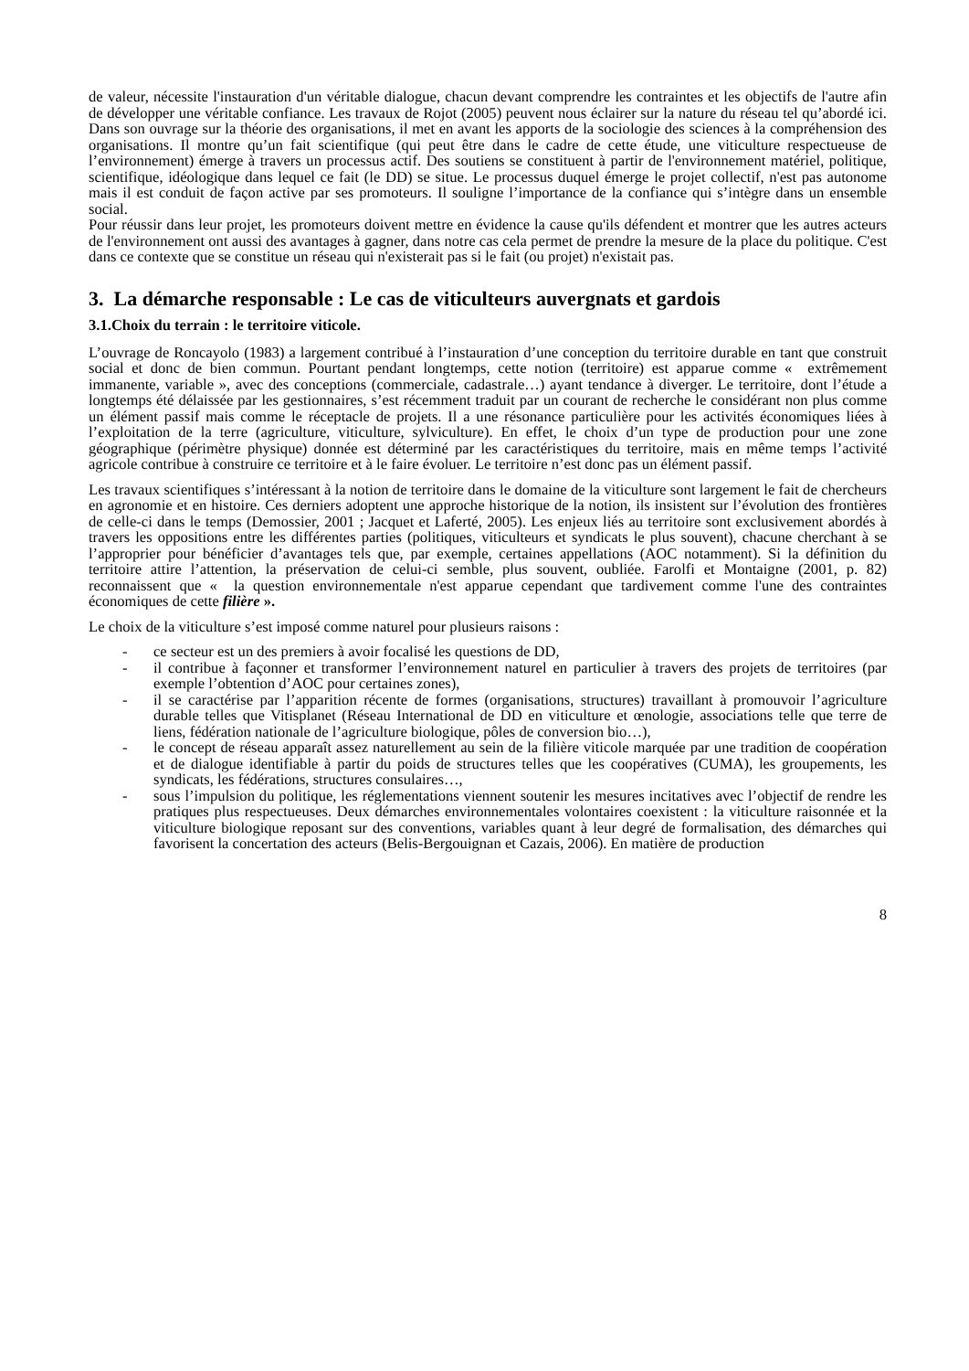de valeur, nécessite l'instauration d'un véritable dialogue, chacun devant comprendre les contraintes et les objectifs de l'autre afin de développer une véritable confiance. Les travaux de Rojot (2005) peuvent nous éclairer sur la nature du réseau tel qu’abordé ici. Dans son ouvrage sur la théorie des organisations, il met en avant les apports de la sociologie des sciences à la compréhension des organisations. Il montre qu’un fait scientifique (qui peut être dans le cadre de cette étude, une viticulture respectueuse de l’environnement) émerge à travers un processus actif. Des soutiens se constituent à partir de l'environnement matériel, politique, scientifique, idéologique dans lequel ce fait (le DD) se situe. Le processus duquel émerge le projet collectif, n'est pas autonome mais il est conduit de façon active par ses promoteurs. Il souligne l’importance de la confiance qui s’intègre dans un ensemble social.
Pour réussir dans leur projet, les promoteurs doivent mettre en évidence la cause qu'ils défendent et montrer que les autres acteurs de l'environnement ont aussi des avantages à gagner, dans notre cas cela permet de prendre la mesure de la place du politique. C'est dans ce contexte que se constitue un réseau qui n'existerait pas si le fait (ou projet) n'existait pas.
3. La démarche responsable : Le cas de viticulteurs auvergnats et gardois
3.1.Choix du terrain : le territoire viticole.
L’ouvrage de Roncayolo (1983) a largement contribué à l’instauration d’une conception du territoire durable en tant que construit social et donc de bien commun. Pourtant pendant longtemps, cette notion (territoire) est apparue comme « extrêmement immanente, variable », avec des conceptions (commerciale, cadastrale…) ayant tendance à diverger. Le territoire, dont l’étude a longtemps été délaissée par les gestionnaires, s’est récemment traduit par un courant de recherche le considérant non plus comme un élément passif mais comme le réceptacle de projets. Il a une résonance particulière pour les activités économiques liées à l’exploitation de la terre (agriculture, viticulture, sylviculture). En effet, le choix d’un type de production pour une zone géographique (périmètre physique) donnée est déterminé par les caractéristiques du territoire, mais en même temps l’activité agricole contribue à construire ce territoire et à le faire évoluer. Le territoire n’est donc pas un élément passif.
Les travaux scientifiques s’intéressant à la notion de territoire dans le domaine de la viticulture sont largement le fait de chercheurs en agronomie et en histoire. Ces derniers adoptent une approche historique de la notion, ils insistent sur l’évolution des frontières de celle-ci dans le temps (Demossier, 2001 ; Jacquet et Laferté, 2005). Les enjeux liés au territoire sont exclusivement abordés à travers les oppositions entre les différentes parties (politiques, viticulteurs et syndicats le plus souvent), chacune cherchant à se l’approprier pour bénéficier d’avantages tels que, par exemple, certaines appellations (AOC notamment). Si la définition du territoire attire l’attention, la préservation de celui-ci semble, plus souvent, oubliée. Farolfi et Montaigne (2001, p. 82) reconnaissent que « la question environnementale n'est apparue cependant que tardivement comme l'une des contraintes économiques de cette filière ».
Le choix de la viticulture s’est imposé comme naturel pour plusieurs raisons :
- ce secteur est un des premiers à avoir focalisé les questions de DD,
- il contribue à façonner et transformer l’environnement naturel en particulier à travers des projets de territoires (par exemple l’obtention d’AOC pour certaines zones),
- il se caractérise par l’apparition récente de formes (organisations, structures) travaillant à promouvoir l’agriculture durable telles que Vitisplanet (Réseau International de DD en viticulture et œnologie, associations telle que terre de liens, fédération nationale de l’agriculture biologique, pôles de conversion bio…),
- le concept de réseau apparaît assez naturellement au sein de la filière viticole marquée par une tradition de coopération et de dialogue identifiable à partir du poids de structures telles que les coopératives (CUMA), les groupements, les syndicats, les fédérations, structures consulaires…,
- sous l’impulsion du politique, les réglementations viennent soutenir les mesures incitatives avec l’objectif de rendre les pratiques plus respectueuses. Deux démarches environnementales volontaires coexistent : la viticulture raisonnée et la viticulture biologique reposant sur des conventions, variables quant à leur degré de formalisation, des démarches qui favorisent la concertation des acteurs (Belis-Bergouignan et Cazais, 2006). En matière de production
8